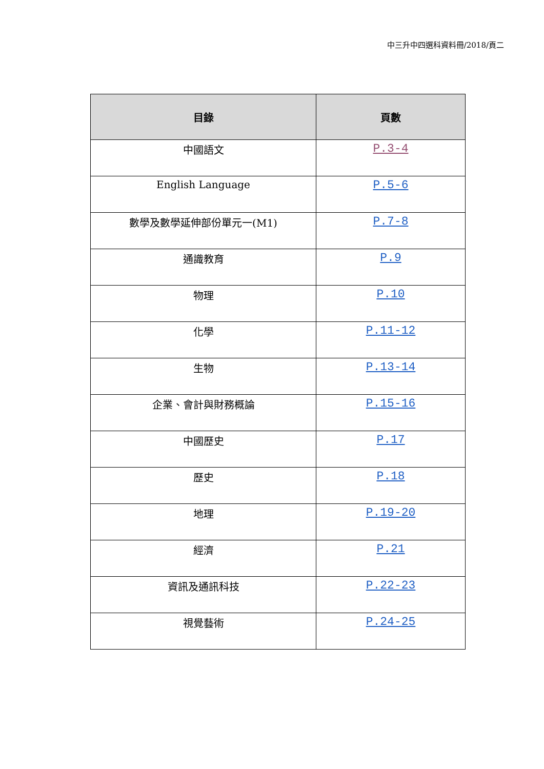中三升中四選科資料冊/2018/頁二
| 目錄 | 頁數 |
| --- | --- |
| 中國語文 | P.3-4 |
| English Language | P.5-6 |
| 數學及數學延伸部份單元一(M1) | P.7-8 |
| 通識教育 | P.9 |
| 物理 | P.10 |
| 化學 | P.11-12 |
| 生物 | P.13-14 |
| 企業、會計與財務概論 | P.15-16 |
| 中國歷史 | P.17 |
| 歷史 | P.18 |
| 地理 | P.19-20 |
| 經濟 | P.21 |
| 資訊及通訊科技 | P.22-23 |
| 視覺藝術 | P.24-25 |